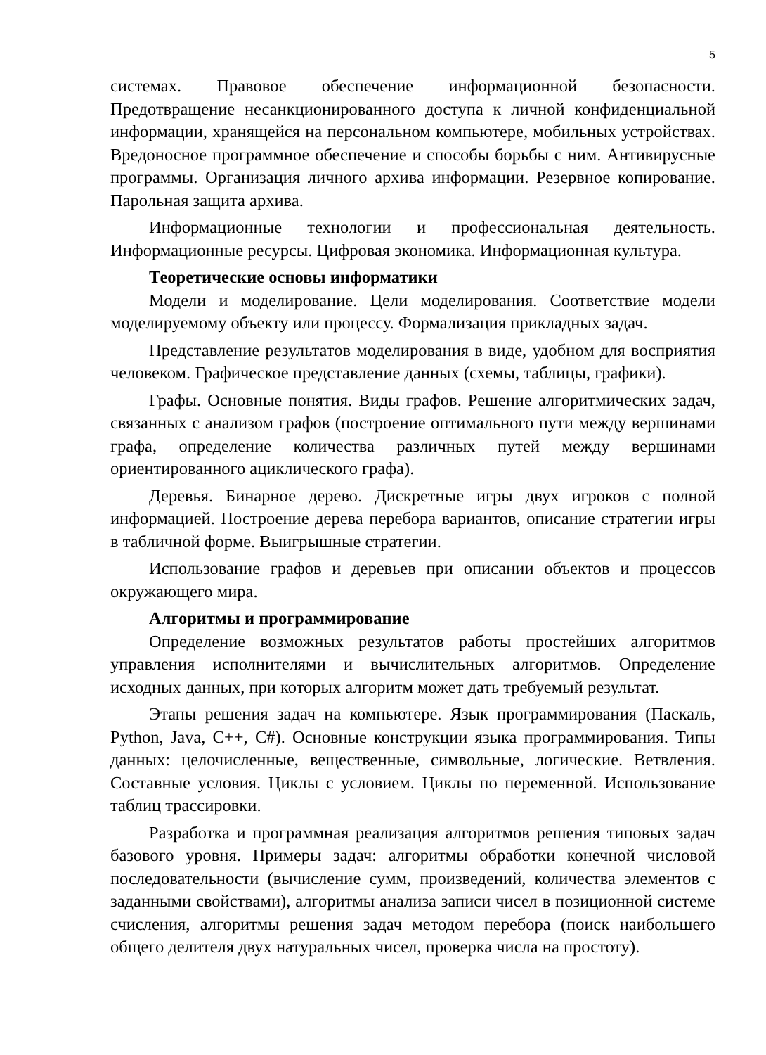5
системах. Правовое обеспечение информационной безопасности. Предотвращение несанкционированного доступа к личной конфиденциальной информации, хранящейся на персональном компьютере, мобильных устройствах. Вредоносное программное обеспечение и способы борьбы с ним. Антивирусные программы. Организация личного архива информации. Резервное копирование. Парольная защита архива.
Информационные технологии и профессиональная деятельность. Информационные ресурсы. Цифровая экономика. Информационная культура.
Теоретические основы информатики
Модели и моделирование. Цели моделирования. Соответствие модели моделируемому объекту или процессу. Формализация прикладных задач.
Представление результатов моделирования в виде, удобном для восприятия человеком. Графическое представление данных (схемы, таблицы, графики).
Графы. Основные понятия. Виды графов. Решение алгоритмических задач, связанных с анализом графов (построение оптимального пути между вершинами графа, определение количества различных путей между вершинами ориентированного ациклического графа).
Деревья. Бинарное дерево. Дискретные игры двух игроков с полной информацией. Построение дерева перебора вариантов, описание стратегии игры в табличной форме. Выигрышные стратегии.
Использование графов и деревьев при описании объектов и процессов окружающего мира.
Алгоритмы и программирование
Определение возможных результатов работы простейших алгоритмов управления исполнителями и вычислительных алгоритмов. Определение исходных данных, при которых алгоритм может дать требуемый результат.
Этапы решения задач на компьютере. Язык программирования (Паскаль, Python, Java, C++, C#). Основные конструкции языка программирования. Типы данных: целочисленные, вещественные, символьные, логические. Ветвления. Составные условия. Циклы с условием. Циклы по переменной. Использование таблиц трассировки.
Разработка и программная реализация алгоритмов решения типовых задач базового уровня. Примеры задач: алгоритмы обработки конечной числовой последовательности (вычисление сумм, произведений, количества элементов с заданными свойствами), алгоритмы анализа записи чисел в позиционной системе счисления, алгоритмы решения задач методом перебора (поиск наибольшего общего делителя двух натуральных чисел, проверка числа на простоту).